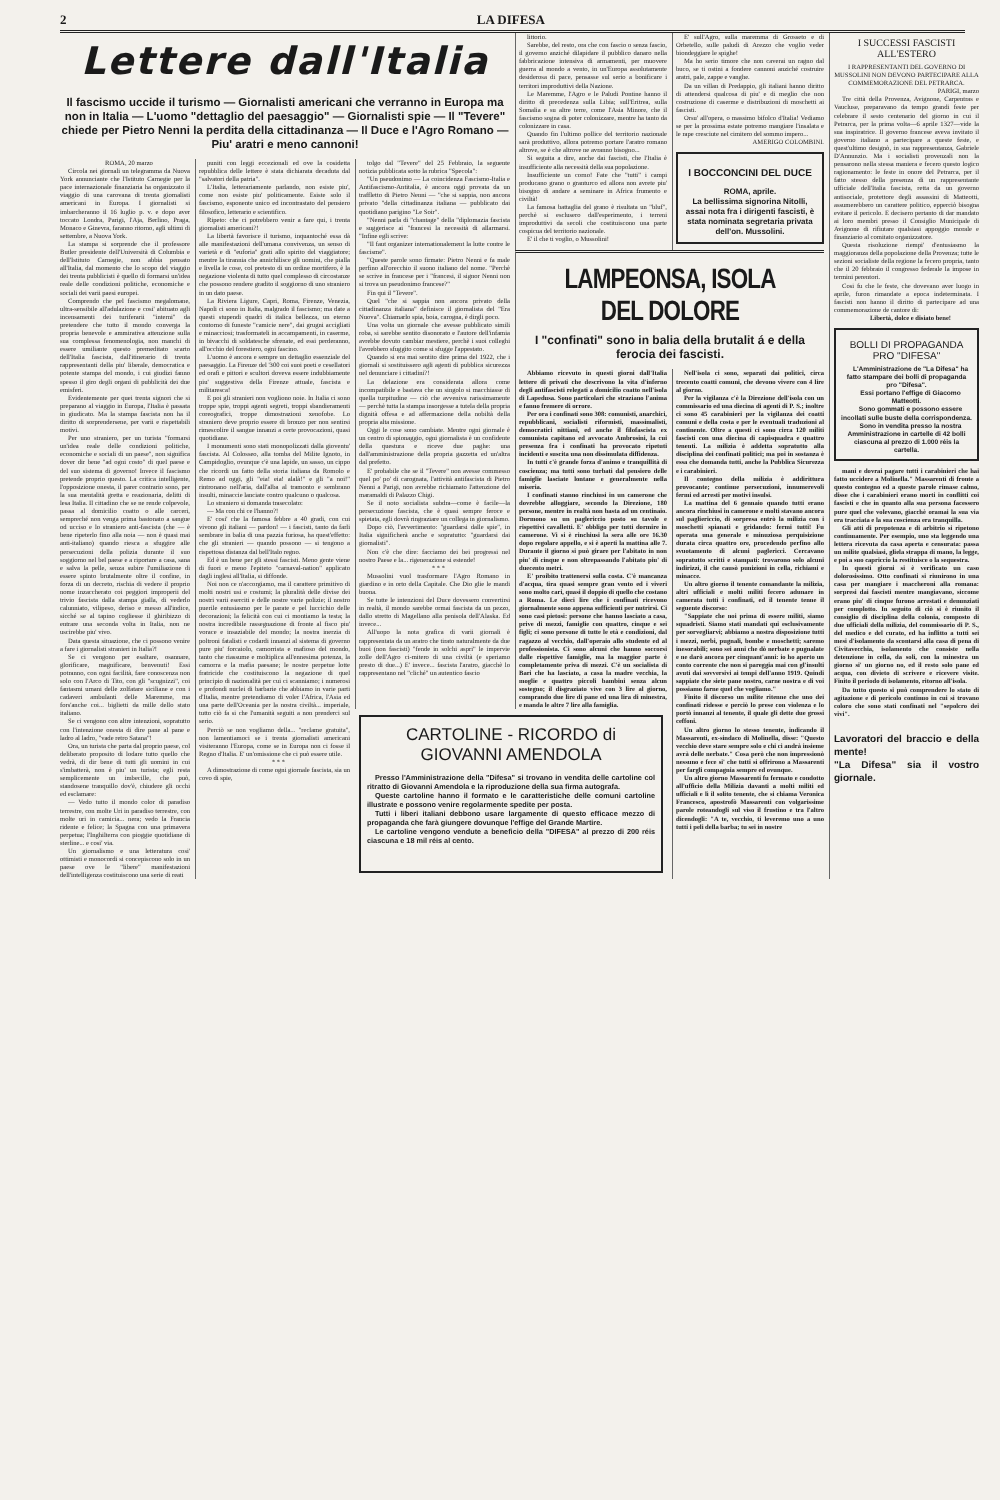2 LA DIFESA
Lettere dall'Italia
Il fascismo uccide il turismo — Giornalisti americani che verranno in Europa ma non in Italia — L'uomo "dettaglio del paesaggio" — Giornalisti spie — Il "Tevere" chiede per Pietro Nenni la perdita della cittadinanza — Il Duce e l'Agro Romano — Piu' aratri e meno cannoni!
ROMA, 20 marzo
Circola nei giornali un telegramma da Nuova York annunciante che l'Istituto Carnegie per la pace internazionale finanziaria ha organizzato il viaggio di una carovana di trenta giornalisti americani in Europa. I giornalisti si imbarcheranno il 16 luglio p. v. e dopo aver toccato Londra, Parigi, l'Aja, Berlino, Praga, Monaco e Ginevra, faranno ritorno, agli ultimi di settembre, a Nuova York.
La stampa si sorprende che il professore Butler presidente dell'Università di Columbia e dell'Istituto Carnegie, non abbia pensato all'Italia, dal momento che lo scopo del viaggio dei trenta pubblicisti è quello di formarsi un'idea reale delle condizioni politiche, economiche e sociali dei varii paesi europei.
Comprendo che pel fascismo megalomane, ultra-sensibile all'adulazione e cosi' abituato agli incensamenti dei turiferarii "interni" da pretendere che tutto il mondo converga la propria benevole e ammirativa attenzione sulla sua complessa fenomenologia, non manchi di essere umiliante questo premeditato scarto dell'Italia fascista, dall'itinerario di trenta rappresentanti della piu' liberale, democratica e potente stampa del mondo, i cui giudizi fanno spesso il giro degli organi di pubblicità dei due emisferi.
Evidentemente per quei trenta signori che si preparano al viaggio in Europa, l'Italia è passata in giudicato. Ma la stampa fascista non ha il diritto di sorprendersene, per varii e rispettabili motivi.
Per uno straniero, per un turista "formarsi un'idea reale delle condizioni politiche, economiche e sociali di un paese", non significa dover dir bene "ad ogni costo" di quel paese e del suo sistema di governo! Invece il fascismo pretende proprio questo. La critica intelligente, l'opposizione onesta, il parer contrario sono, per la sua mentalità gretta e reazionaria, delitti di lesa Italia. Il cittadino che se ne rende colpevole, passa al domicilio coatto o alle carceri, sempreché non venga prima bastonato a sangue od ucciso e lo straniero anti-fascista (che — è bene ripeterlo fino alla noia — non è quasi mai anti-italiano) quando riesca a sfuggire alle persecuzioni della polizia durante il suo soggiorno nel bel paese e a riportare a casa, sana e salva la pelle, senza subire l'umiliazione di essere spinto brutalmente oltre il confine, in forza di un decreto, rischia di vedere il proprio nome inzaccherato coi peggiori improperii del trivio fascista dalla stampa gialla, di vederlo calunniato, vilipeso, deriso e messo all'indice, sicché se al tapino cogliesse il ghiribizzo di entrare una seconda volta in Italia, non ne uscirebbe piu' vivo.
Data questa situazione, che ci possono venire a fare i giornalisti stranieri in Italia?!
Se ci vengono per esaltare, osannare, glorificare, magnificare, benvenuti! Essi potranno, con ogni facilità, fare conoscenza non solo con l'Arco di Tito, con gli "scugnizzi", coi fantasmi umani delle zolfatare siciliane e con i cadaveri ambulanti delle Maremme, ma fors'anche coi... biglietti da mille dello stato italiano.
Se ci vengono con altre intenzioni, sopratutto con l'intenzione onesta di dire pane al pane e ladro al ladro, "vade retro Satana"!
Ora, un turista che parta dal proprio paese, col deliberato proposito di lodare tutto quello che vedrà, di dir bene di tutti gli uomini in cui s'imbatterà, non è piu' un turista; egli resta semplicemente un imbecille, che può, standosene tranquillo dov'è, chiudere gli occhi ed esclamare:
— Vedo tutto il mondo color di paradiso terrestre, con molte Uri in paradiso terrestre, con molte uri in camicia... nera; vedo la Francia ridente e felice; la Spagna con una primavera perpetua; l'Inghilterra con pioggie quotidiane di sterline... e cosi' via.
Un giornalismo e una letteratura cosi' ottimisti e monocordi si concepiscono solo in un paese ove le "libere" manifestazioni dell'intelligenza costituiscono una serie di reati
puniti con leggi eccezionali ed ove la cosidetta repubblica delle lettere è stata dichiarata decaduta dal "salvatori della patria".
L'Italia, letterariamente parlando, non esiste piu', come non esiste piu' politicamente. Esiste solo il fascismo, esponente unico ed incontrastato del pensiero filosofico, letterario e scientifico.
Ripeto: che ci potrebbero venir a fare qui, i trenta giornalisti americani?!
La libertà favorisce il turismo, inquantoché essa dà alle manifestazioni dell'umana convivenza, un senso di varietà e di "euforia" grati allo spirito del viaggiatore; mentre la tirannia che annichilisce gli uomini, che pialla e livella le cose, col pretesto di un ordine mortifero, è la negazione violenta di tutto quel complesso di circostanze che possono rendere gradito il soggiorno di uno straniero in un dato paese.
La Riviera Ligure, Capri, Roma, Firenze, Venezia, Napoli ci sono in Italia, malgrado il fascismo; ma date a questi stupendi quadri di italica bellezza, un eterno contorno di funeste "camicie nere", dai grugni accigliati e minacciosi; trasformateli in accampamenti, in caserme, in bivacchi di soldatesche sfrenate, ed essi perderanno, all'occhio del forestiero, ogni fascino.
L'uomo è ancora e sempre un dettaglio essenziale del paesaggio. La Firenze del '300 coi suoi poeti e cesellatori ed orafi e pittori e scultori doveva essere indubbiamente piu' suggestiva della Firenze attuale, fascista e militaresca!
E poi gli stranieri non vogliono noie. In Italia ci sono troppe spie, troppi agenti segreti, troppi sbandieramenti coreografici, troppe dimostrazioni xenofobe. Lo straniero deve proprio essere di bronzo per non sentirsi rimescolire il sangue innanzi a certe provocazioni, quasi quotidiane.
I monumenti sono stati monopolizzati dalla gioventu' fascista. Al Colosseo, alla tomba del Milite Ignoto, in Campidoglio, ovunque c'è una lapide, un sasso, un cippo che ricordi un fatto della storia italiana da Romolo e Remo ad oggi, gli "eia! eia! alalà!" e gli "a noi!" rintronano nell'aria, dall'alba al tramonto e sembrano insulti, minaccie lanciate contro qualcuno o qualcosa.
Lo straniero si domanda trasecolato:
— Ma con chi ce l'hanno?!
E' cosi' che la famosa febbre a 40 gradi, con cui vivono gli italiani — pardon! — i fascisti, tanto da farli sembrare in balia di una pazzia furiosa, ha quest'effetto: che gli stranieri — quando possono — si tengono a rispettosa distanza dal bell'Italo regno.
Ed è un bene per gli stessi fascisti. Meno gente viene di fuori e meno l'epiteto "carnaval-nation" applicato dagli inglesi all'Italia, si diffonde.
Noi non ce n'accorgiamo, ma il carattere primitivo di molti nostri usi e costumi; la pluralità delle divise dei nostri varii eserciti e delle nostre varie polizie; il nostro puerile entusiasmo per le parate e pel luccichio delle decorazioni; la felicità con cui ci montiamo la testa; la nostra incredibile rassegnazione di fronte al fisco piu' vorace e insaziabile del mondo; la nostra inerzia di poltroni fatalisti e codardi innanzi al sistema di governo pure piu' forcaiolo, camorrista e mafioso del mondo, tanto che riassume e moltiplica all'ennesima potenza, la camorra e la mafia paesane; le nostre perpetue lotte fratricide che costituiscono la negazione di quel principio di nazionalità per cui ci scanniamo; i numerosi e profondi nuclei di barbarie che abbiamo in varie parti d'Italia, mentre pretendiamo di voler l'Africa, l'Asia ed una parte dell'Oceania per la nostra civiltà... imperiale, tutto ciò fa si che l'umanità seguiti a non prenderci sul serio.
Perciò se non vogliamo della... "reclame gratuita", non lamentiamoci se i trenta giornalisti americani visiteranno l'Europa, come se in Europa non ci fosse il Regno d'Italia. E' un'omissione che ci può essere utile.
* * *
A dimostrazione di come ogni giornale fascista, sia un covo di spie,
tolgo dal "Tevere" del 25 Febbraio, la seguente notizia pubblicata sotto la rubrica "Specola":
"Un pseudonimo — La coincidenza Fascismo-Italia e Antifascismo-Antitalia, è ancora oggi provata da un traffletto di Pietro Nenni — "che si sappia, non ancora privato "della cittadinanza italiana — pubblicato dai quotidiano parigino "Le Soir".
"Nenni parla di "chantage" della "diplomazia fascista e suggerisce ai "francesi la necessità di allarmarsi. "Infine egli scrive:
"Il faut organizer internationalement la lutte contre le fascisme".
"Queste parole sono firmate: Pietro Nenni e fa male perfino all'orecchio il suono italiano del nome. "Perchè se scrive in francese per i "francesi, il signor Nenni non si trova un pseudonimo francese?"
Fin qui il "Tevere".
Quel "che si sappia non ancora privato della cittadinanza italiana" definisce il giornalista del "Era Nuova". Chiamarlo spia, boia, carogna, è dirgli poco.
Una volta un giornale che avesse pubblicato simili roba, si sarebbe sentito disonorato e l'autore dell'infamia avrebbe dovuto cambiar mestiere, perchè i suoi colleghi l'avrebbero sfuggito come si sfugge l'appestato.
Quando si era mai sentito dire prima del 1922, che i giornali si sostituissero agli agenti di pubblica sicurezza nel denunciare i cittadini?!
La delazione era considerata allora come incompatibile e bastava che un singolo si macchiasse di quella turpitudine — ciò che avveniva rarissimamente — perchè tutta la stampa insorgesse a tutela della propria dignità offesa e ad affermazione della nobiltà della propria alta missione.
Oggi le cose sono cambiate. Mentre ogni giornale è un centro di spionaggio, ogni giornalista è un confidente della questura e riceve due paghe: una dall'amministrazione della propria gazzetta ed un'altra dal prefetto.
E' probabile che se il "Tevere" non avesse commesso quel po' po' di carognata, l'attività antifascista di Pietro Nenni a Parigi, non avrebbe richiamato l'attenzione del maramaldi di Palazzo Chigi.
Se il noto socialista subdra—come è facile—la persecuzione fascista, che è quasi sempre feroce e spietata, egli dovrà ringraziare un collega in giornalismo.
Dopo ciò, l'avvertimento: "guardarsi dalle spie", in Italia significherà anche e sopratutto: "guardarsi dai giornalisti".
Non c'è che dire: facciamo dei bei progressi nel nostro Paese e la... rigenerazione si estende!
* * *
Mussolini vuol trasformare l'Agro Romano in giardino e in orto della Capitale. Che Dio glie le mandi buona.
Se tutte le intenzioni del Duce dovessero convertirsi in realtà, il mondo sarebbe ormai fascista da un pezzo, dallo stretto di Magellano alla penisola dell'Alaska. Ed invece...
All'uopo la nota grafica di varii giornali è rappresentata da un aratro che tirato naturalmente da due buoi (non fascisti) "fende in solchi aspri" le impervie zolle dell'Agro ci-mitero di una civiltà (e speriamo presto di due...) E' invece... fascista l'aratro, giacchè lo rappresentano nel "cliché" un autentico fascio
littorio.
Sarebbe, del resto, ora che con fascio o senza fascio, il governo anziché dilapidare il pubblico danaro nella fabbricazione intensiva di armamenti, per muovere guerra al mondo a vento, in un'Europa assolutamente desiderosa di pace, pensasse sul serio a bonificare i territori improduttivi della Nazione.
Le Maremme, l'Agro e le Paludi Pontine hanno il diritto di precedenza sulla Libia; sull'Eritrea, sulla Somalia e su altre terre, come l'Asia Minore, che il fascismo sogna di poter colonizzare, mentre ha tanto da colonizzare in casa.
Quando fin l'ultimo pollice del territorio nazionale sarà produttivo, allora potremo portare l'aratro romano altrove, se è che altrove ne avranno bisogno...
Si seguita a dire, anche dai fascisti, che l'Italia è insufficiente alla necessità della sua popolazione.
Insufficiente un corno! Fate che "tutti" i campi producano grano o granturco ed allora non avrete piu' bisogno di andare a seminare in Africa frumento e civiltà!
La famosa battaglia del grano è risultata un "bluf", perchè si esclusero dall'esperimento, i terreni improduttivi da secoli che costituiscono una parte cospicua del territorio nazionale.
E' il che ti voglio, o Mussolini!
E' sull'Agro, sulla maremma di Grosseto e di Orbetello, sulle paludi di Arezzo che voglio veder biondeggiare le spighe!
Ma ho serio timore che non caverai un ragno dal buco, se ti ostini a fondere cannoni anziché costruire aratri, pale, zappe e vanghe.
Da un villan di Predappio, gli italiani hanno diritto di attendersi qualcosa di piu' e di meglio che non costruzione di caserme e distribuzioni di moschetti ai fascisti.
Orsu' all'opera, o massimo bifolco d'Italia! Vediamo se per la prossima estate potremo mangiare l'insalata e le rape cresciute nel cimitero del sommo impero...
AMERIGO COLOMBINI.
I BOCCONCINI DEL DUCE
ROMA, aprile.
La bellissima signorina Nitolli, assai nota fra i dirigenti fascisti, è stata nominata segretaria privata dell'on. Mussolini.
LAMPEONSA, ISOLA DEL DOLORE
I "confinati" sono in balia della brutalit á e della ferocia dei fascisti.
Abbiamo ricevuto in questi giorni dall'Italia lettere di privati che descrivono la vita d'inferno degli antifascisti relegati a domicilio coatto nell'isola di Lapedusa. Sono particolari che straziano l'anima e fanno fremere di orrore.
Per ora i confinati sono 308: comunisti, anarchici, repubblicani, socialisti riformisti, massimalisti, democratici nittiani, ed anche il filofascista ex comunista capitano ed avvocato Ambrosini, la cui presenza fra i confinati ha provocato ripetuti incidenti e suscita una non dissimulata diffidenza.
In tutti c'è grande forza d'animo e tranquillità di coscienza; ma tutti sono turbati dal pensiero delle famiglie lasciate lontane e generalmente nella miseria.
I confinati stanno rinchiusi in un camerone che dovrebbe alloggiare, secondo la Direzione, 180 persone, mentre in realtà non basta ad un centinaio. Dormono su un paglericcio posto su tavole e rispettivi cavalletti. E' obbligo per tutti dormire in camerone. Vi si è rinchiusi la sera alle ore 16.30 dopo regolare appello, e si è aperti la mattina alle 7. Durante il giorno si può girare per l'abitato in non piu' di cinque e non oltrepassando l'abitato piu' di duecento metri.
E' proibito trattenersi sulla costa. C'è mancanza d'acqua, tira quasi sempre gran vento ed i viveri sono molto cari, quasi il doppio di quello che costano a Roma. Le dieci lire che i confinati ricevono giornalmente sono appena sufficienti per nutrirsi. Ci sono casi pietosi: persone che hanno lasciato a casa, prive di mezzi, famiglie con quattro, cinque e sei figli; ci sono persone di tutte le età e condizioni, dal ragazzo al vecchio, dall'operaio allo studente ed al professionista. Ci sono alcuni che hanno soccorsi dalle rispettive famiglie, ma la maggior parte è completamente priva di mezzi. C'è un socialista di Bari che ha lasciato, a casa la madre vecchia, la moglie e quattro piccoli bambini senza alcun sostegno; il disgraziato vive con 3 lire al giorno, comprando due lire di pane ed una lira di minestra, e manda le altre 7 lire alla famiglia.
Nell'isola ci sono, separati dai politici, circa trecento coatti comuni, che devono vivere con 4 lire al giorno.
Per la vigilanza c'è la Direzione dell'isola con un commissario ed una diecina di agenti di P. S.; inoltre ci sono 45 carabinieri per la vigilanza dei coatti comuni e della costa e per le eventuali traduzioni al continente. Oltre a questi ci sono circa 120 militi fascisti con una diecina di capisquadra e quattro tenenti. La milizia è addetta sopratutto alla disciplina dei confinati politici; ma poi in sostanza è essa che domanda tutti, anche la Pubblica Sicurezza e i carabinieri.
Il contegno della milizia è addirittura provocante; continue persecuzioni, innumerevoli fermi ed arresti per motivi insulsi.
La mattina del 6 gennaio quando tutti erano ancora rinchiusi in camerone e molti stavano ancora sul pagliericcio, di sorpresa entrò la milizia con i moschetti spianati e gridando: fermi tutti! Fu operata una generale e minuziosa perquisizione durata circa quattro ore, procedendo perfino allo svuotamento di alcuni paglericci. Cercavano sopratutto scritti e stampati: trovarono solo alcuni indirizzi, il che causò punizioni in cella, richiami e minacce.
Un altro giorno il tenente comandante la milizia, altri ufficiali e molti militi fecero adunare in camerata tutti i confinati, ed il tenente tenne il seguente discorso:
"Sappiate che noi prima di essere militi, siamo squadristi. Siamo stati mandati qui esclusivamente per sorvegliarvi; abbiamo a nostra disposizione tutti i mezzi, nerbi, pugnali, bombe e moschetti; saremo inesorabili; sono sei anni che dò nerbate e pugnalate e ne darò ancora per cinquant'anni: io ho aperto un conto corrente che non si pareggia mai con gl'insulti avuti dai sovversivi ai tempi dell'anno 1919. Quindi sappiate che siete pane nostro, carne nostra e di voi possiamo farne quel che vogliamo."
Finito il discorso un milite ritenne che uno dei confinati ridesse e perciò lo prese con violenza e lo portò innanzi al tenente, il quale gli dette due grossi ceffoni.
Un altro giorno lo stesso tenente, indicando il Massarenti, ex-sindaco di Molinella, disse: "Questo vecchio deve stare sempre solo e chi ci andrà insieme avrà delle nerbate." Cosa però che non impressionò nessuno e fece si' che tutti si offrirono a Massarenti per fargli compagnia sempre ed ovunque.
Un altro giorno Massarenti fu fermato e condotto all'ufficio della Milizia davanti a molti militi ed ufficiali e lì il solito tenente, che si chiama Veronica Francesco, apostrofò Massarenti con volgarissime parole roteandogli sul viso il frustino e tra l'altro dicendogli: "A te, vecchio, ti leveremo uno a uno tutti i peli della barba; tu sei in nostre
CARTOLINE - RICORDO di GIOVANNI AMENDOLA
Presso l'Amministrazione della "Difesa" si trovano in vendita delle cartoline col ritratto di Giovanni Amendola e la riproduzione della sua firma autografa.
Queste cartoline hanno il formato e le caratteristiche delle comuni cartoline illustrate e possono venire regolarmente spedite per posta.
Tutti i liberi italiani debbono usare largamente di questo efficace mezzo di propaganda che farà giungere dovunque l'effige del Grande Martire.
Le cartoline vengono vendute a beneficio della "DIFESA" al prezzo di 200 réis ciascuna e 18 mil réis al cento.
I SUCCESSI FASCISTI ALL'ESTERO
I RAPPRESENTANTI DEL GOVERNO DI MUSSOLINI NON DEVONO PARTECIPARE ALLA COMMEMORAZIONE DEL PETRARCA.
PARIGI, marzo
Tre città della Provenza, Avignone, Carpentras e Vaucluse, preparavano da tempo grandi feste per celebrare il sesto centenario del giorno in cui il Petrarca, per la prima volta—6 aprile 1327—vide la sua inspiratrice. Il governo francese aveva invitato il governo italiano a partecipare a queste feste, e quest'ultimo designò, in sua rappresentanza, Gabriele D'Annunzio. Ma i socialisti provenzali non la pensarono nella stessa maniera e fecero questo logico ragionamento: le feste in onore del Petrarca, per il fatto stesso della presenza di un rappresentante ufficiale dell'Italia fascista, retta da un governo antisociale, protettore degli assassini di Matteotti, assumerebbero un carattere politico, epperciò bisogna evitare il pericolo. E decisero pertanto di dar mandato ai loro membri presso il Consiglio Municipale di Avignone di rifiutare qualsiasi appoggio morale e finanziario al comitato organizzatore.
Questa risoluzione riempi' d'entusiasmo la maggioranza della popolazione della Provenza; tutte le sezioni socialiste della regione la fecero propria, tanto che il 20 febbraio il congresso federale la impose in termini perentori.
Cosi fu che le feste, che dovevano aver luogo in aprile, furon rimandate a epoca indeterminata. I fascisti non hanno il diritto di partecipare ad una commemorazione de cantore di:
Libertà, dolce e disiato bene!
BOLLI DI PROPAGANDA PRO "DIFESA"
L'Amministrazione de "La Difesa" ha fatto stampare dei bolli di propaganda pro "Difesa".
Essi portano l'effige di Giacomo Matteotti.
Sono gommati e possono essere incollati sulle buste della corrispondenza.
Sono in vendita presso la nostra Amministrazione in cartelle di 42 bolli ciascuna al prezzo di 1.000 réis la cartella.
mani e dovrai pagare tutti i carabinieri che hai fatto uccidere a Molinella." Massarenti di fronte a questo contegno ed a queste parole rimase calmo, disse che i carabinieri erano morti in conflitti coi fascisti e che in quanto alla sua persona facessero pure quel che volevano, giacchè oramai la sua via era tracciata e la sua coscienza era tranquilla.
Gli atti di prepotenza e di arbitrio si ripetono continuamente. Per esempio, uno sta leggendo una lettera ricevuta da casa aperta e censurata: passa un milite qualsiasi, gliela strappa di mano, la legge, e poi a suo capriccio la restituisce o la sequestra.
In questi giorni si è verificato un caso dolorosissimo. Otto confinati si riunirono in una casa per mangiare i maccheroni alla romana: sorpresi dai fascisti mentre mangiavano, siccome erano piu' di cinque furono arrestati e denunziati per complotto. In seguito di ciò si è riunito il consiglio di disciplina della colonia, composto di due ufficiali della milizia, del commissario di P. S., del medico e del curato, ed ha inflitto a tutti sei mesi d'isolamento da scontarsi alla casa di pena di Civitavecchia, isolamento che consiste nella detenzione in cella, da soli, con la minestra un giorno si' un giorno no, ed il resto solo pane ed acqua, con divieto di scrivere e ricevere visite. Finito il periodo di isolamento, ritorno all'isola.
Da tutto questo si può comprendere lo stato di agitazione e di pericolo continuo in cui si trovano coloro che sono stati confinati nel "sepolcro dei vivi".
Lavoratori del braccio e della mente!
"La Difesa" sia il vostro giornale.